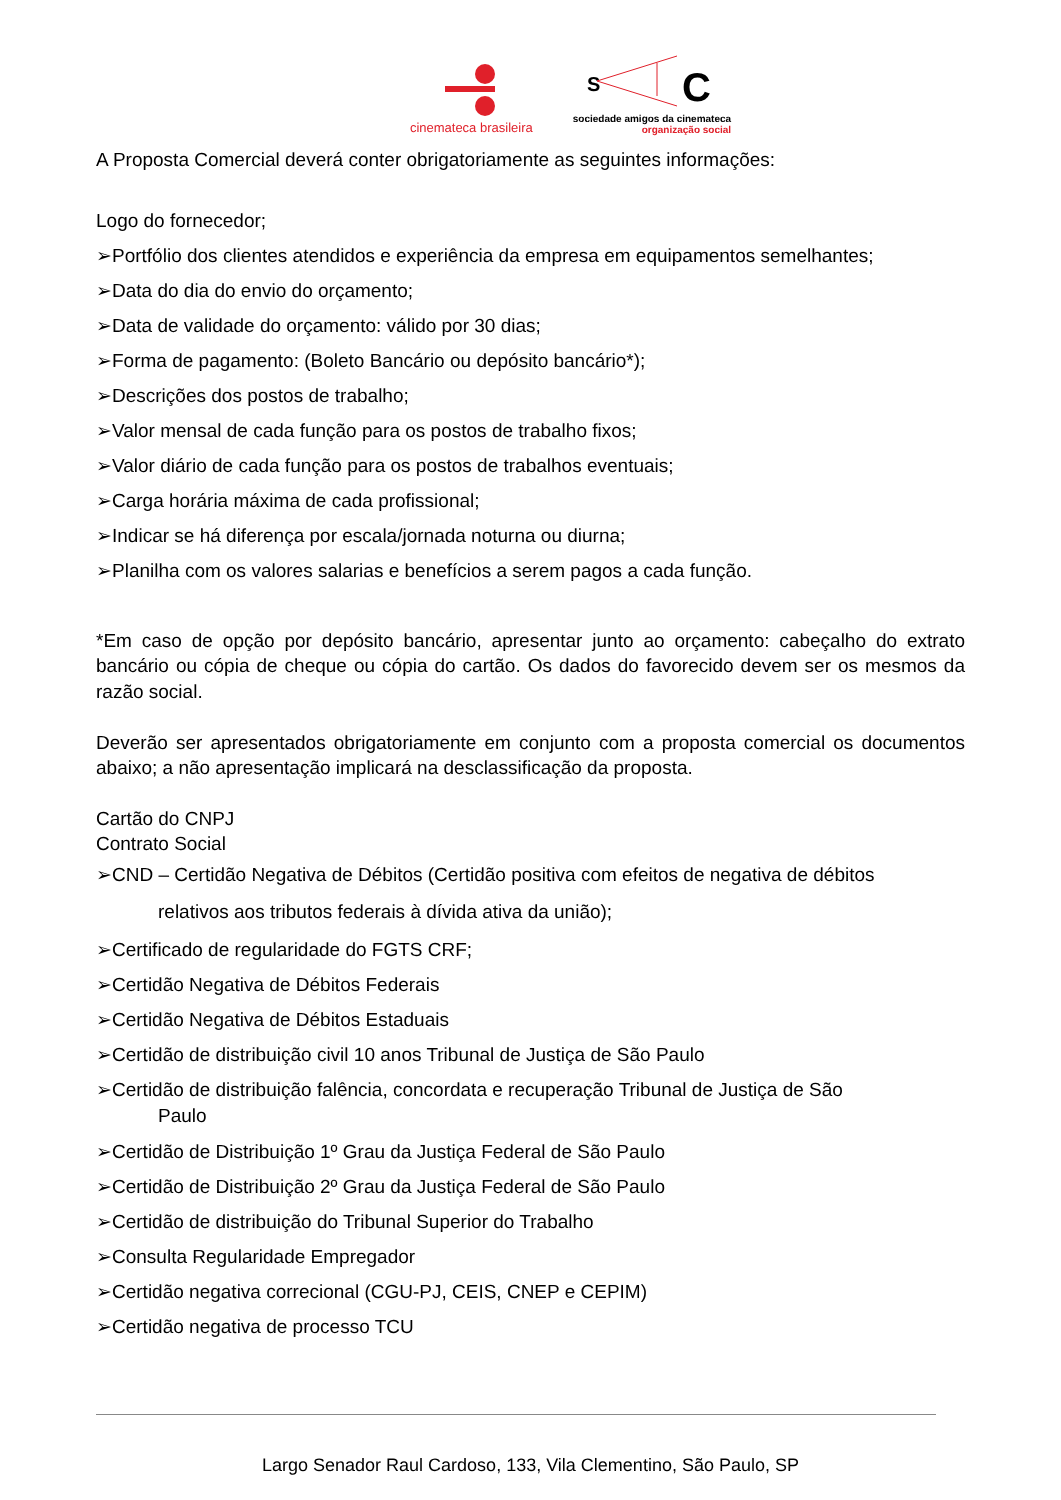cinemateca brasileira
S
C
sociedade amigos da cinemateca
organização social
A Proposta Comercial deverá conter obrigatoriamente as seguintes informações:
Logo do fornecedor;
➢Portfólio dos clientes atendidos e experiência da empresa em equipamentos semelhantes;
➢Data do dia do envio do orçamento;
➢Data de validade do orçamento: válido por 30 dias;
➢Forma de pagamento: (Boleto Bancário ou depósito bancário*);
➢Descrições dos postos de trabalho;
➢Valor mensal de cada função para os postos de trabalho fixos;
➢Valor diário de cada função para os postos de trabalhos eventuais;
➢Carga horária máxima de cada profissional;
➢Indicar se há diferença por escala/jornada noturna ou diurna;
➢Planilha com os valores salarias e benefícios a serem pagos a cada função.
*Em caso de opção por depósito bancário, apresentar junto ao orçamento: cabeçalho do extrato bancário ou cópia de cheque ou cópia do cartão. Os dados do favorecido devem ser os mesmos da razão social.
Deverão ser apresentados obrigatoriamente em conjunto com a proposta comercial os documentos abaixo; a não apresentação implicará na desclassificação da proposta.
Cartão do CNPJ
Contrato Social
➢CND – Certidão Negativa de Débitos (Certidão positiva com efeitos de negativa de débitos
relativos aos tributos federais à dívida ativa da união);
➢Certificado de regularidade do FGTS CRF;
➢Certidão Negativa de Débitos Federais
➢Certidão Negativa de Débitos Estaduais
➢Certidão de distribuição civil 10 anos Tribunal de Justiça de São Paulo
➢Certidão de distribuição falência, concordata e recuperação Tribunal de Justiça de São
Paulo
➢Certidão de Distribuição 1º Grau da Justiça Federal de São Paulo
➢Certidão de Distribuição 2º Grau da Justiça Federal de São Paulo
➢Certidão de distribuição do Tribunal Superior do Trabalho
➢Consulta Regularidade Empregador
➢Certidão negativa correcional (CGU-PJ, CEIS, CNEP e CEPIM)
➢Certidão negativa de processo TCU
Largo Senador Raul Cardoso, 133, Vila Clementino, São Paulo, SP